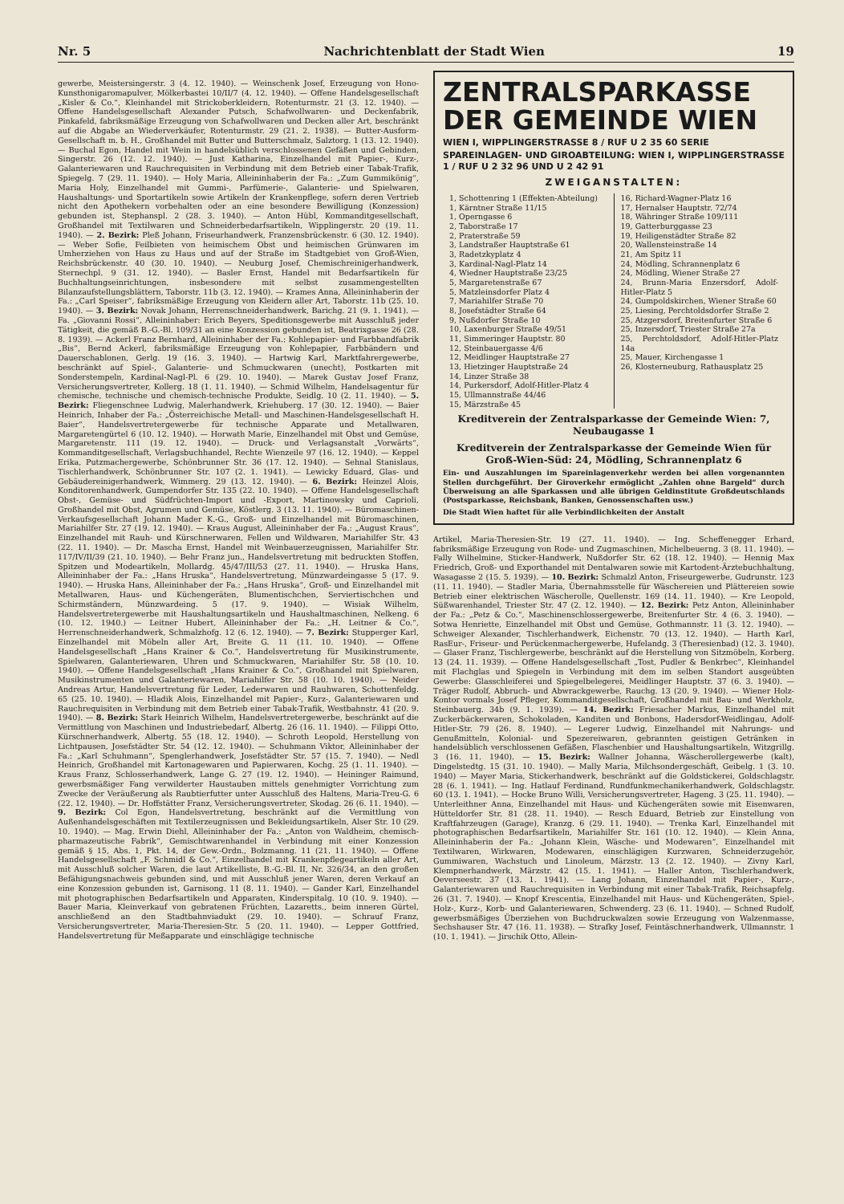Nr. 5 Nachrichtenblatt der Stadt Wien 19
gewerbe, Meistersingerstr. 3 (4. 12. 1940). — Weinschenk Josef, Erzeugung von Hono-Kunsthonigaromapulver, Mölkerbastei 10/II/7 (4. 12. 1940). — Offene Handelsgesellschaft „Kisler & Co.“, Kleinhandel mit Strickoberkleidern, Rotenturmstr. 21 (3. 12. 1940). — Offene Handelsgesellschaft Alexander Putsch, Schafwollwaren- und Deckenfabrik, Pinkafeld, fabriksmäßige Erzeugung von Schafwollwaren und Decken aller Art, beschränkt auf die Abgabe an Wiederverkäufer, Rotenturmstr. 29 (21. 2. 1938). — Butter-Ausform-Gesellschaft m. b. H., Großhandel mit Butter und Butterschmalz, Salztorg. 1 (13. 12. 1940). — Buchal Egon, Handel mit Wein in handelsüblich verschlossenen Gefäßen und Gebinden, Singerstr. 26 (12. 12. 1940). — Just Katharina, Einzelhandel mit Papier-, Kurz-, Galanteriewaren und Rauchrequisiten in Verbindung mit dem Betrieb einer Tabak-Trafik, Spiegelg. 7 (29. 11. 1940). — Holy Maria, Alleininhaberin der Fa.: „Zum Gummikönig“, Maria Holy, Einzelhandel mit Gummi-, Parfümerie-, Galanterie- und Spielwaren, Haushaltungs- und Sportartikeln sowie Artikeln der Krankenpflege, sofern deren Vertrieb nicht den Apothekern vorbehalten oder an eine besondere Bewilligung (Konzession) gebunden ist, Stephanspl. 2 (28. 3. 1940). — Anton Hübl, Kommanditgesellschaft, Großhandel mit Textilwaren und Schneiderbedarfsartikeln, Wipplingerstr. 20 (19. 11. 1940). — 2. Bezirk: Pleß Johann, Friseurhandwerk, Franzensbrückenstr. 6 (30. 12. 1940). — Weber Sofie, Feilbieten von heimischem Obst und heimischen Grünwaren im Umherziehen von Haus zu Haus und auf der Straße im Stadtgebiet von Groß-Wien, Reichsbrückenstr. 40 (30. 10. 1940). — Neuburg Josef, Chemischreinigerhandwerk, Sternechpl. 9 (31. 12. 1940). — Basler Ernst, Handel mit Bedarfsartikeln für Buchhaltungseinrichtungen, insbesondere mit selbst zusammengestellten Bilanzaufstellungsblättern, Taborstr. 11b (3. 12. 1940). — Krames Anna, Alleininhaberin der Fa.: „Carl Speiser“, fabriksmäßige Erzeugung von Kleidern aller Art, Taborstr. 11b (25. 10. 1940). — 3. Bezirk: Novak Johann, Herrenschneiderhandwerk, Barichg. 21 (9. 1. 1941). — Fa. „Giovanni Rossi“, Alleininhaber: Erich Beyers, Speditionsgewerbe mit Ausschluß jeder Tätigkeit, die gemäß B.-G.-Bl. 109/31 an eine Konzession gebunden ist, Beatrixgasse 26 (28. 8. 1939). — Ackerl Franz Bernhard, Alleininhaber der Fa.: Kohlepapier- und Farbbandfabrik „Bis“, Bernd Ackerl, fabriksmäßige Erzeugung von Kohlepapier, Farbbändern und Dauerschablonen, Gerlg. 19 (16. 3. 1940). — Hartwig Karl, Marktfahrergewerbe, beschränkt auf Spiel-, Galanterie- und Schmuckwaren (unecht), Postkarten mit Sonderstempeln, Kardinal-Nagl-Pl. 6 (29. 10. 1940). — Marek Gustav Josef Franz, Versicherungsvertreter, Kollerg. 18 (1. 11. 1940). — Schmid Wilhelm, Handelsagentur für chemische, technische und chemisch-technische Produkte, Seidlg. 10 (2. 11. 1940). — 5. Bezirk: Fliegenschnee Ludwig, Malerhandwerk, Kriehuberg. 17 (30. 12. 1940). — Baier Heinrich, Inhaber der Fa.: „Österreichische Metall- und Maschinen-Handelsgesellschaft H. Baier“, Handelsvertretergewerbe für technische Apparate und Metallwaren, Margaretengürtel 6 (10. 12. 1940). — Horwath Marie, Einzelhandel mit Obst und Gemüse, Margaretenstr. 111 (19. 12. 1940). — Druck- und Verlagsanstalt „Vorwärts“, Kommanditgesellschaft, Verlagsbuchhandel, Rechte Wienzeile 97 (16. 12. 1940). — Keppel Erika, Putzmachergewerbe, Schönbrunner Str. 36 (17. 12. 1940). — Sehnal Stanislaus, Tischlerhandwerk, Schönbrunner Str. 107 (2. 1. 1941). — Lewicky Eduard, Glas- und Gebäudereinigerhandwerk, Wimmerg. 29 (13. 12. 1940). — 6. Bezirk: Heinzel Alois, Konditorenhandwerk, Gumpendorfer Str. 135 (22. 10. 1940). — Offene Handelsgesellschaft Obst-, Gemüse- und Südfrüchten-Import und -Export, Martinowsky und Caprioli, Großhandel mit Obst, Agrumen und Gemüse, Köstlerg. 3 (13. 11. 1940). — Büromaschinen-Verkaufsgesellschaft Johann Mader K.-G., Groß- und Einzelhandel mit Büromaschinen, Mariahilfer Str. 27 (19. 12. 1940). — Kraus August, Alleininhaber der Fa.: „August Kraus“, Einzelhandel mit Rauh- und Kürschnerwaren, Fellen und Wildwaren, Mariahilfer Str. 43 (22. 11. 1940). — Dr. Mascha Ernst, Handel mit Weinbauerzeugnissen, Mariahilfer Str. 117/IV/II/39 (21. 10. 1940). — Behr Franz jun., Handelsvertretung mit bedruckten Stoffen, Spitzen und Modeartikeln, Mollardg. 45/47/III/53 (27. 11. 1940). — Hruska Hans, Alleininhaber der Fa.: „Hans Hruska“, Handelsvertretung, Münzwardeingasse 5 (17. 9. 1940). — Hruska Hans, Alleininhaber der Fa.: „Hans Hruska“, Groß- und Einzelhandel mit Metallwaren, Haus- und Küchengeräten, Blumentischchen, Serviertischchen und Schirmständern, Münzwardeing. 5 (17. 9. 1940). — Wisiak Wilhelm, Handelsvertretergewerbe mit Haushaltungsartikeln und Haushaltmaschinen, Nelkeng. 6 (10. 12. 1940.) — Leitner Hubert, Alleininhaber der Fa.: „H. Leitner & Co.“, Herrenschneiderhandwerk, Schmalzhofg. 12 (6. 12. 1940). — 7. Bezirk: Stupperger Karl, Einzelhandel mit Möbeln aller Art, Breite G. 11 (11. 10. 1940). — Offene Handelsgesellschaft „Hans Krainer & Co.“, Handelsvertretung für Musikinstrumente, Spielwaren, Galanteriewaren, Uhren und Schmuckwaren, Mariahilfer Str. 58 (10. 10. 1940). — Offene Handelsgesellschaft „Hans Krainer & Co.“, Großhandel mit Spielwaren, Musikinstrumenten und Galanteriewaren, Mariahilfer Str. 58 (10. 10. 1940). — Neider Andreas Artur, Handelsvertretung für Leder, Lederwaren und Rauhwaren, Schottenfeldg. 65 (25. 10. 1940). — Hladik Alois, Einzelhandel mit Papier-, Kurz-, Galanteriewaren und Rauchrequisiten in Verbindung mit dem Betrieb einer Tabak-Trafik, Westbahnstr. 41 (20. 9. 1940). — 8. Bezirk: Stark Heinrich Wilhelm, Handelsvertretergewerbe, beschränkt auf die Vermittlung von Maschinen und Industriebedarf, Albertg. 26 (16. 11. 1940). — Filippi Otto, Kürschnerhandwerk, Albertg. 55 (18. 12. 1940). — Schroth Leopold, Herstellung von Lichtpausen, Josefstädter Str. 54 (12. 12. 1940). — Schuhmann Viktor, Alleininhaber der Fa.: „Karl Schuhmann“, Spenglerhandwerk, Josefstädter Str. 57 (15. 7. 1940). — Nedl Heinrich, Großhandel mit Kartonagewaren und Papierwaren, Kochg. 25 (1. 11. 1940). — Kraus Franz, Schlosserhandwerk, Lange G. 27 (19. 12. 1940). — Heininger Raimund, gewerbsmäßiger Fang verwilderter Haustauben mittels genehmigter Vorrichtung zum Zwecke der Veräußerung als Raubtierfutter unter Ausschluß des Haltens, Maria-Treu-G. 6 (22. 12. 1940). — Dr. Hoffstätter Franz, Versicherungsvertreter, Skodag. 26 (6. 11. 1940). — 9. Bezirk: Col Egon, Handelsvertretung, beschränkt auf die Vermittlung von Außenhandelsgeschäften mit Textilerzeugnissen und Bekleidungsartikeln, Alser Str. 10 (29. 10. 1940). — Mag. Erwin Diehl, Alleininhaber der Fa.: „Anton von Waldheim, chemisch-pharmazeutische Fabrik“, Gemischtwarenhandel in Verbindung mit einer Konzession gemäß § 15, Abs. 1, Pkt. 14, der Gew.-Ordn., Bolzmanng. 11 (21. 11. 1940). — Offene Handelsgesellschaft „F. Schmidl & Co.“, Einzelhandel mit Krankenpflegeartikeln aller Art, mit Ausschluß solcher Waren, die laut Artikelliste, B.-G.-Bl. II, Nr. 326/34, an den großen Befähigungsnachweis gebunden sind, und mit Ausschluß jener Waren, deren Verkauf an eine Konzession gebunden ist, Garnisong. 11 (8. 11. 1940). — Gander Karl, Einzelhandel mit photographischen Bedarfsartikeln und Apparaten, Kinderspitalg. 10 (10. 9. 1940). — Bauer Maria, Kleinverkauf von gebratenen Früchten, Lazaretts., beim inneren Gürtel, anschließend an den Stadtbahnviadukt (29. 10. 1940). — Schrauf Franz, Versicherungsvertreter, Maria-Theresien-Str. 5 (20. 11. 1940). — Lepper Gottfried, Handelsvertretung für Meßapparate und einschlägige technische
ZENTRALSPARKASSE DER GEMEINDE WIEN
WIEN I, WIPPLINGERSTRASSE 8 / RUF U 2 35 60 SERIE
SPAREINLAGEN- UND GIROABTEILUNG: WIEN I, WIPPLINGERSTRASSE 1 / RUF U 2 32 96 UND U 2 42 91
ZWEIGANSTALTEN:
1, Schottenring 1 (Effekten-Abteilung)
1, Kärntner Straße 11/15
1, Operngasse 6
2, Taborstraße 17
2, Praterstraße 59
3, Landstraßer Hauptstraße 61
3, Radetzkyplatz 4
3, Kardinal-Nagl-Platz 14
4, Wiedner Hauptstraße 23/25
5, Margaretenstraße 67
5, Matzleinsdorfer Platz 4
7, Mariahilfer Straße 70
8, Josefstädter Straße 64
9, Nußdorfer Straße 10
10, Laxenburger Straße 49/51
11, Simmeringer Hauptstr. 80
12, Steinbauergasse 4/6
12, Meidlinger Hauptstraße 27
13, Hietzinger Hauptstraße 24
14, Linzer Straße 38
14, Purkersdorf, Adolf-Hitler-Platz 4
15, Ullmannstraße 44/46
15, Märzstraße 45
16, Richard-Wagner-Platz 16
17, Hernalser Hauptstr. 72/74
18, Währinger Straße 109/111
19, Gatterburggasse 23
19, Heiligenstädter Straße 82
20, Wallensteinstraße 14
21, Am Spitz 11
24, Mödling, Schrannenplatz 6
24, Mödling, Wiener Straße 27
24, Brunn-Maria Enzersdorf, Adolf-Hitler-Platz 5
24, Gumpoldskirchen, Wiener Straße 60
25, Liesing, Perchtoldsdorfer Straße 2
25, Atzgersdorf, Breitenfurter Straße 6
25, Inzersdorf, Triester Straße 27a
25, Perchtoldsdorf, Adolf-Hitler-Platz 14a
25, Mauer, Kirchengasse 1
26, Klosterneuburg, Rathausplatz 25
Kreditverein der Zentralsparkasse der Gemeinde Wien: 7, Neubaugasse 1
Kreditverein der Zentralsparkasse der Gemeinde Wien für Groß-Wien-Süd: 24, Mödling, Schrannenplatz 6
Ein- und Auszahlungen im Spareinlagenverkehr werden bei allen vorgenannten Stellen durchgeführt. Der Giroverkehr ermöglicht „Zahlen ohne Bargeld“ durch Überweisung an alle Sparkassen und alle übrigen Geldinstitute Großdeutschlands (Postsparkasse, Reichsbank, Banken, Genossenschaften usw.)
Die Stadt Wien haftet für alle Verbindlichkeiten der Anstalt
Artikel, Maria-Theresien-Str. 19 (27. 11. 1940). — Ing. Scheffenegger Erhard, fabriksmäßige Erzeugung von Rode- und Zugmaschinen, Michelbeuerng. 3 (8. 11. 1940). — Fally Wilhelmine, Sticker-Handwerk, Nußdorfer Str. 62 (18. 12. 1940). — Hennig Max Friedrich, Groß- und Exporthandel mit Dentalwaren sowie mit Kartodent-Ärztebuchhaltung, Wasagasse 2 (15. 5. 1939). — 10. Bezirk: Schmalzl Anton, Friseurgewerbe, Gudrunstr. 123 (11. 11. 1940). — Stadler Maria, Übernahmsstelle für Wäschereien und Plättereien sowie Betrieb einer elektrischen Wäscherolle, Quellenstr. 169 (14. 11. 1940). — Kre Leopold, Süßwarenhandel, Triester Str. 47 (2. 12. 1940). — 12. Bezirk: Petz Anton, Alleininhaber der Fa.: „Petz & Co.“, Maschinenschlossergewerbe, Breitenfurter Str. 4 (6. 3. 1940). — Sotwa Henriette, Einzelhandel mit Obst und Gemüse, Gothmannstr. 11 (3. 12. 1940). — Schweiger Alexander, Tischlerhandwerk, Eichenstr. 70 (13. 12. 1940). — Harth Karl, RasEur-, Friseur- und Perückenmachergewerbe, Hufelandg. 3 (Theresienbad) (12. 3. 1940). — Glaser Franz, Tischlergewerbe, beschränkt auf die Herstellung von Sitzmöbeln, Korberg. 13 (24. 11. 1939). — Offene Handelsgesellschaft „Tost, Pudler & Benkrbec“, Kleinhandel mit Flachglas und Spiegeln in Verbindung mit dem im selben Standort ausgeübten Gewerbe: Glasschleiferei und Spiegelbelegerei, Meidlinger Hauptstr. 37 (6. 3. 1940). — Träger Rudolf, Abbruch- und Abwrackgewerbe, Rauchg. 13 (20. 9. 1940). — Wiener Holz-Kontor vormals Josef Pfleger, Kommanditgesellschaft, Großhandel mit Bau- und Werkholz, Steinbauerg. 34b (9. 1. 1939). — 14. Bezirk: Friesacher Markus, Einzelhandel mit Zuckerbäckerwaren, Schokoladen, Kanditen und Bonbons, Hadersdorf-Weidlingau, Adolf-Hitler-Str. 79 (26. 8. 1940). — Legerer Ludwig, Einzelhandel mit Nahrungs- und Genußmitteln, Kolonial- und Spezereiwaren, gebrannten geistigen Getränken in handelsüblich verschlossenen Gefäßen, Flaschenbier und Haushaltungsartikeln, Witzgrillg. 3 (16. 11. 1940). — 15. Bezirk: Wallner Johanna, Wäscherollergewerbe (kalt), Dingelstedtg. 15 (31. 10. 1940). — Mally Maria, Milchsondergeschäft, Geibelg. 1 (3. 10. 1940) — Mayer Maria, Stickerhandwerk, beschränkt auf die Goldstickerei, Goldschlagstr. 28 (6. 1. 1941). — Ing. Hatlauf Ferdinand, Rundfunkmechanikerhandwerk, Goldschlagstr. 60 (13. 1. 1941). — Hocke Bruno Willi, Versicherungsvertreter, Hageng. 3 (25. 11. 1940). — Unterleithner Anna, Einzelhandel mit Haus- und Küchengeräten sowie mit Eisenwaren, Hütteldorfer Str. 81 (28. 11. 1940). — Resch Eduard, Betrieb zur Einstellung von Kraftfahrzeugen (Garage), Kranzg. 6 (29. 11. 1940). — Trenka Karl, Einzelhandel mit photographischen Bedarfsartikeln, Mariahilfer Str. 161 (10. 12. 1940). — Klein Anna, Alleininhaberin der Fa.: „Johann Klein, Wäsche- und Modewaren“, Einzelhandel mit Textilwaren, Wirkwaren, Modewaren, einschlägigen Kurzwaren, Schneiderzugehör, Gummiwaren, Wachstuch und Linoleum, Märzstr. 13 (2. 12. 1940). — Zivny Karl, Klempnerhandwerk, Märzstr. 42 (15. 1. 1941). — Haller Anton, Tischlerhandwerk, Oeverseestr. 37 (13. 1. 1941). — Lang Johann, Einzelhandel mit Papier-, Kurz-, Galanteriewaren und Rauchrequisiten in Verbindung mit einer Tabak-Trafik, Reichsapfelg. 26 (31. 7. 1940). — Knopf Krescentia, Einzelhandel mit Haus- und Küchengeräten, Spiel-, Holz-, Kurz-, Korb- und Galanteriewaren, Schwenderg. 23 (6. 11. 1940). — Schned Rudolf, gewerbsmäßiges Überziehen von Buchdruckwalzen sowie Erzeugung von Walzenmasse, Sechshauser Str. 47 (16. 11. 1938). — Strafky Josef, Feintäschnerhandwerk, Ullmannstr. 1 (10. 1. 1941). — Jirschik Otto, Allein-